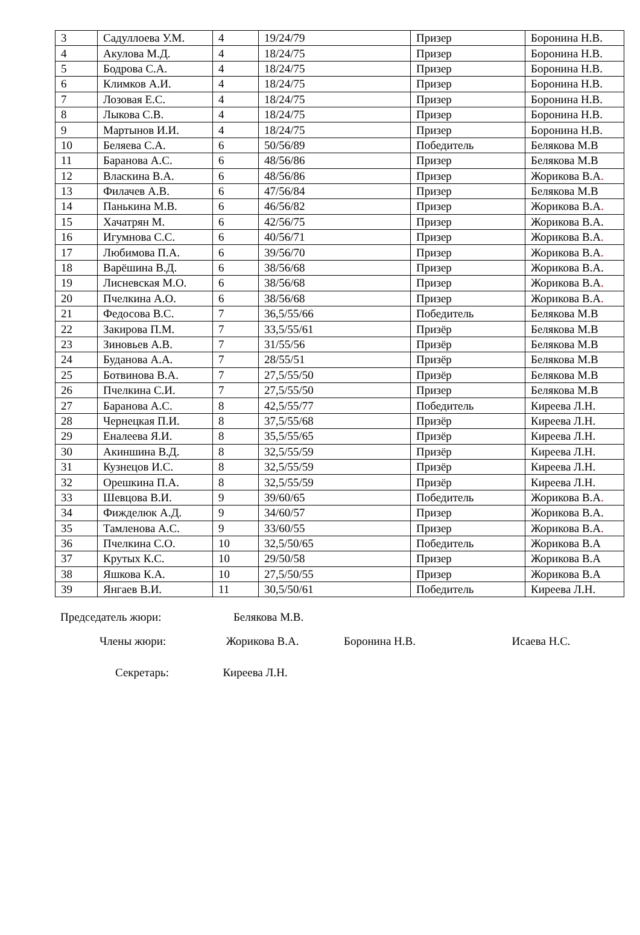| 3 | Садуллоева У.М. | 4 | 19/24/79 | Призер | Боронина Н.В. |
| 4 | Акулова М.Д. | 4 | 18/24/75 | Призер | Боронина Н.В. |
| 5 | Бодрова С.А. | 4 | 18/24/75 | Призер | Боронина Н.В. |
| 6 | Климков А.И. | 4 | 18/24/75 | Призер | Боронина Н.В. |
| 7 | Лозовая Е.С. | 4 | 18/24/75 | Призер | Боронина Н.В. |
| 8 | Лыкова С.В. | 4 | 18/24/75 | Призер | Боронина Н.В. |
| 9 | Мартынов И.И. | 4 | 18/24/75 | Призер | Боронина Н.В. |
| 10 | Беляева С.А. | 6 | 50/56/89 | Победитель | Белякова М.В |
| 11 | Баранова А.С. | 6 | 48/56/86 | Призер | Белякова М.В |
| 12 | Власкина В.А. | 6 | 48/56/86 | Призер | Жорикова В.А . |
| 13 | Филачев А.В. | 6 | 47/56/84 | Призер | Белякова М.В |
| 14 | Панькина М.В. | 6 | 46/56/82 | Призер | Жорикова В.А . |
| 15 | Хачатрян М. | 6 | 42/56/75 | Призер | Жорикова В.А. |
| 16 | Игумнова С.С. | 6 | 40/56/71 | Призер | Жорикова В.А . |
| 17 | Любимова П.А. | 6 | 39/56/70 | Призер | Жорикова В.А . |
| 18 | Варёшина В.Д. | 6 | 38/56/68 | Призер | Жорикова В.А. |
| 19 | Лисневская М.О. | 6 | 38/56/68 | Призер | Жорикова В.А . |
| 20 | Пчелкина А.О. | 6 | 38/56/68 | Призер | Жорикова В.А . |
| 21 | Федосова В.С. | 7 | 36,5/55/66 | Победитель | Белякова М.В |
| 22 | Закирова П.М. | 7 | 33,5/55/61 | Призёр | Белякова М.В |
| 23 | Зиновьев А.В. | 7 | 31/55/56 | Призёр | Белякова М.В |
| 24 | Буданова А.А. | 7 | 28/55/51 | Призёр | Белякова М.В |
| 25 | Ботвинова В.А. | 7 | 27,5/55/50 | Призёр | Белякова М.В |
| 26 | Пчелкина С.И. | 7 | 27,5/55/50 | Призер | Белякова М.В |
| 27 | Баранова А.С. | 8 | 42,5/55/77 | Победитель | Киреева Л.Н. |
| 28 | Чернецкая П.И. | 8 | 37,5/55/68 | Призёр | Киреева Л.Н. |
| 29 | Еналеева Я.И. | 8 | 35,5/55/65 | Призёр | Киреева Л.Н. |
| 30 | Акиншина В.Д. | 8 | 32,5/55/59 | Призёр | Киреева Л.Н. |
| 31 | Кузнецов И.С. | 8 | 32,5/55/59 | Призёр | Киреева Л.Н. |
| 32 | Орешкина П.А. | 8 | 32,5/55/59 | Призёр | Киреева Л.Н. |
| 33 | Шевцова В.И. | 9 | 39/60/65 | Победитель | Жорикова В.А . |
| 34 | Фижделюк А.Д. | 9 | 34/60/57 | Призер | Жорикова В.А. |
| 35 | Тамленова А.С. | 9 | 33/60/55 | Призер | Жорикова В.А . |
| 36 | Пчелкина С.О. | 10 | 32,5/50/65 | Победитель | Жорикова В.А |
| 37 | Крутых К.С. | 10 | 29/50/58 | Призер | Жорикова В.А |
| 38 | Яшкова К.А. | 10 | 27,5/50/55 | Призер | Жорикова В.А |
| 39 | Янгаев В.И. | 11 | 30,5/50/61 | Победитель | Киреева Л.Н. |
Председатель жюри: Белякова М.В.
Члены жюри: Жорикова В.А. Боронина Н.В. Исаева Н.С.
Секретарь: Киреева Л.Н.